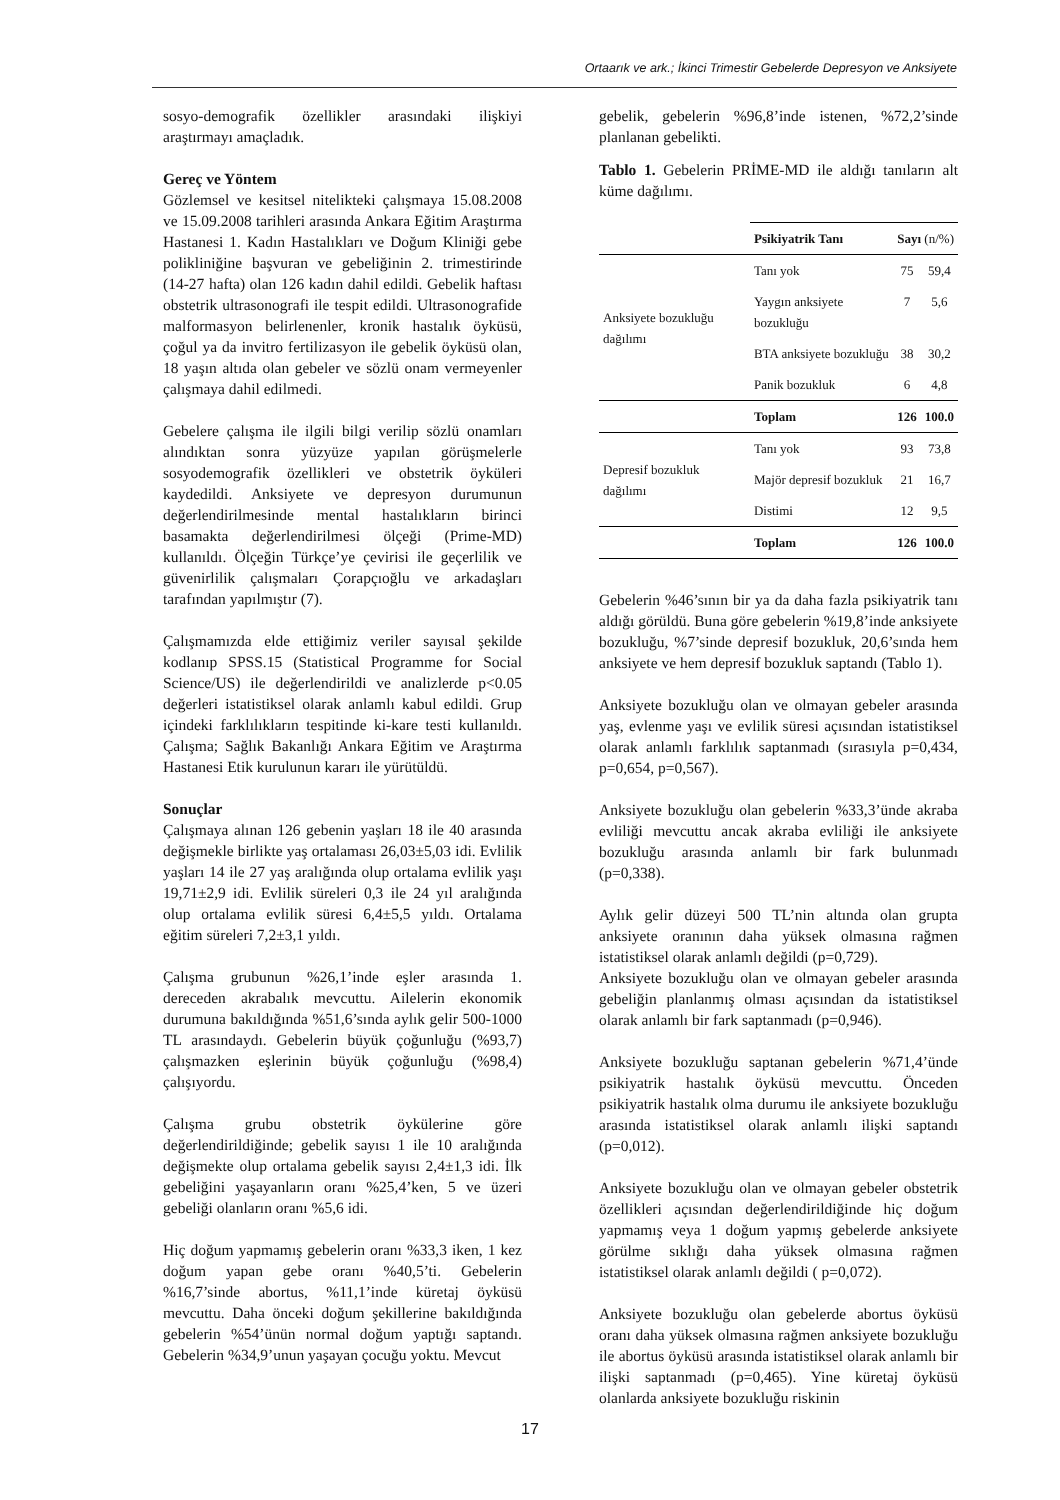Ortaarık ve ark.; İkinci Trimestir Gebelerde Depresyon ve Anksiyete
sosyo-demografik özellikler arasındaki ilişkiyi araştırmayı amaçladık.
Gereç ve Yöntem
Gözlemsel ve kesitsel nitelikteki çalışmaya 15.08.2008 ve 15.09.2008 tarihleri arasında Ankara Eğitim Araştırma Hastanesi 1. Kadın Hastalıkları ve Doğum Kliniği gebe polikliniğine başvuran ve gebeliğinin 2. trimestirinde (14-27 hafta) olan 126 kadın dahil edildi. Gebelik haftası obstetrik ultrasonografi ile tespit edildi. Ultrasonografide malformasyon belirlenenler, kronik hastalık öyküsü, çoğul ya da invitro fertilizasyon ile gebelik öyküsü olan, 18 yaşın altıda olan gebeler ve sözlü onam vermeyenler çalışmaya dahil edilmedi.
Gebelere çalışma ile ilgili bilgi verilip sözlü onamları alındıktan sonra yüzyüze yapılan görüşmelerle sosyodemografik özellikleri ve obstetrik öyküleri kaydedildi. Anksiyete ve depresyon durumunun değerlendirilmesinde mental hastalıkların birinci basamakta değerlendirilmesi ölçeği (Prime-MD) kullanıldı. Ölçeğin Türkçe’ye çevirisi ile geçerlilik ve güvenirlilik çalışmaları Çorapçıoğlu ve arkadaşları tarafından yapılmıştır (7).
Çalışmamızda elde ettiğimiz veriler sayısal şekilde kodlanıp SPSS.15 (Statistical Programme for Social Science/US) ile değerlendirildi ve analizlerde p<0.05 değerleri istatistiksel olarak anlamlı kabul edildi. Grup içindeki farklılıkların tespitinde ki-kare testi kullanıldı. Çalışma; Sağlık Bakanlığı Ankara Eğitim ve Araştırma Hastanesi Etik kurulunun kararı ile yürütüldü.
Sonuçlar
Çalışmaya alınan 126 gebenin yaşları 18 ile 40 arasında değişmekle birlikte yaş ortalaması 26,03±5,03 idi. Evlilik yaşları 14 ile 27 yaş aralığında olup ortalama evlilik yaşı 19,71±2,9 idi. Evlilik süreleri 0,3 ile 24 yıl aralığında olup ortalama evlilik süresi 6,4±5,5 yıldı. Ortalama eğitim süreleri 7,2±3,1 yıldı.
Çalışma grubunun %26,1’inde eşler arasında 1. dereceden akrabalık mevcuttu. Ailelerin ekonomik durumuna bakıldığında %51,6’sında aylık gelir 500-1000 TL arasındaydı. Gebelerin büyük çoğunluğu (%93,7) çalışmazken eşlerinin büyük çoğunluğu (%98,4) çalışıyordu.
Çalışma grubu obstetrik öykülerine göre değerlendirildiğinde; gebelik sayısı 1 ile 10 aralığında değişmekte olup ortalama gebelik sayısı 2,4±1,3 idi. İlk gebeliğini yaşayanların oranı %25,4’ken, 5 ve üzeri gebeliği olanların oranı %5,6 idi.
Hiç doğum yapmamış gebelerin oranı %33,3 iken, 1 kez doğum yapan gebe oranı %40,5’ti. Gebelerin %16,7’sinde abortus, %11,1’inde küretaj öyküsü mevcuttu. Daha önceki doğum şekillerine bakıldığında gebelerin %54’ünün normal doğum yaptığı saptandı. Gebelerin %34,9’unun yaşayan çocuğu yoktu. Mevcut
gebelik, gebelerin %96,8’inde istenen, %72,2’sinde planlanan gebelikti.
Tablo 1. Gebelerin PRİME-MD ile aldığı tanıların alt küme dağılımı.
| | Psikiyatrik Tanı | Sayı (n/%) | |
| --- | --- | --- | --- |
| Anksiyete bozukluğu dağılımı | Tanı yok | 75 | 59,4 |
| | Yaygın anksiyete bozukluğu | 7 | 5,6 |
| | BTA anksiyete bozukluğu | 38 | 30,2 |
| | Panik bozukluk | 6 | 4,8 |
| | Toplam | 126 | 100.0 |
| Depresif bozukluk dağılımı | Tanı yok | 93 | 73,8 |
| | Majör depresif bozukluk | 21 | 16,7 |
| | Distimi | 12 | 9,5 |
| | Toplam | 126 | 100.0 |
Gebelerin %46’sının bir ya da daha fazla psikiyatrik tanı aldığı görüldü. Buna göre gebelerin %19,8’inde anksiyete bozukluğu, %7’sinde depresif bozukluk, 20,6’sında hem anksiyete ve hem depresif bozukluk saptandı (Tablo 1).
Anksiyete bozukluğu olan ve olmayan gebeler arasında yaş, evlenme yaşı ve evlilik süresi açısından istatistiksel olarak anlamlı farklılık saptanmadı (sırasıyla p=0,434, p=0,654, p=0,567).
Anksiyete bozukluğu olan gebelerin %33,3’ünde akraba evliliği mevcuttu ancak akraba evliliği ile anksiyete bozukluğu arasında anlamlı bir fark bulunmadı (p=0,338).
Aylık gelir düzeyi 500 TL’nin altında olan grupta anksiyete oranının daha yüksek olmasına rağmen istatistiksel olarak anlamlı değildi (p=0,729).
Anksiyete bozukluğu olan ve olmayan gebeler arasında gebeliğin planlanmış olması açısından da istatistiksel olarak anlamlı bir fark saptanmadı (p=0,946).
Anksiyete bozukluğu saptanan gebelerin %71,4’ünde psikiyatrik hastalık öyküsü mevcuttu. Önceden psikiyatrik hastalık olma durumu ile anksiyete bozukluğu arasında istatistiksel olarak anlamlı ilişki saptandı (p=0,012).
Anksiyete bozukluğu olan ve olmayan gebeler obstetrik özellikleri açısından değerlendirildiğinde hiç doğum yapmamış veya 1 doğum yapmış gebelerde anksiyete görülme sıklığı daha yüksek olmasına rağmen istatistiksel olarak anlamlı değildi ( p=0,072).
Anksiyete bozukluğu olan gebelerde abortus öyküsü oranı daha yüksek olmasına rağmen anksiyete bozukluğu ile abortus öyküsü arasında istatistiksel olarak anlamlı bir ilişki saptanmadı (p=0,465). Yine küretaj öyküsü olanlarda anksiyete bozukluğu riskinin
17